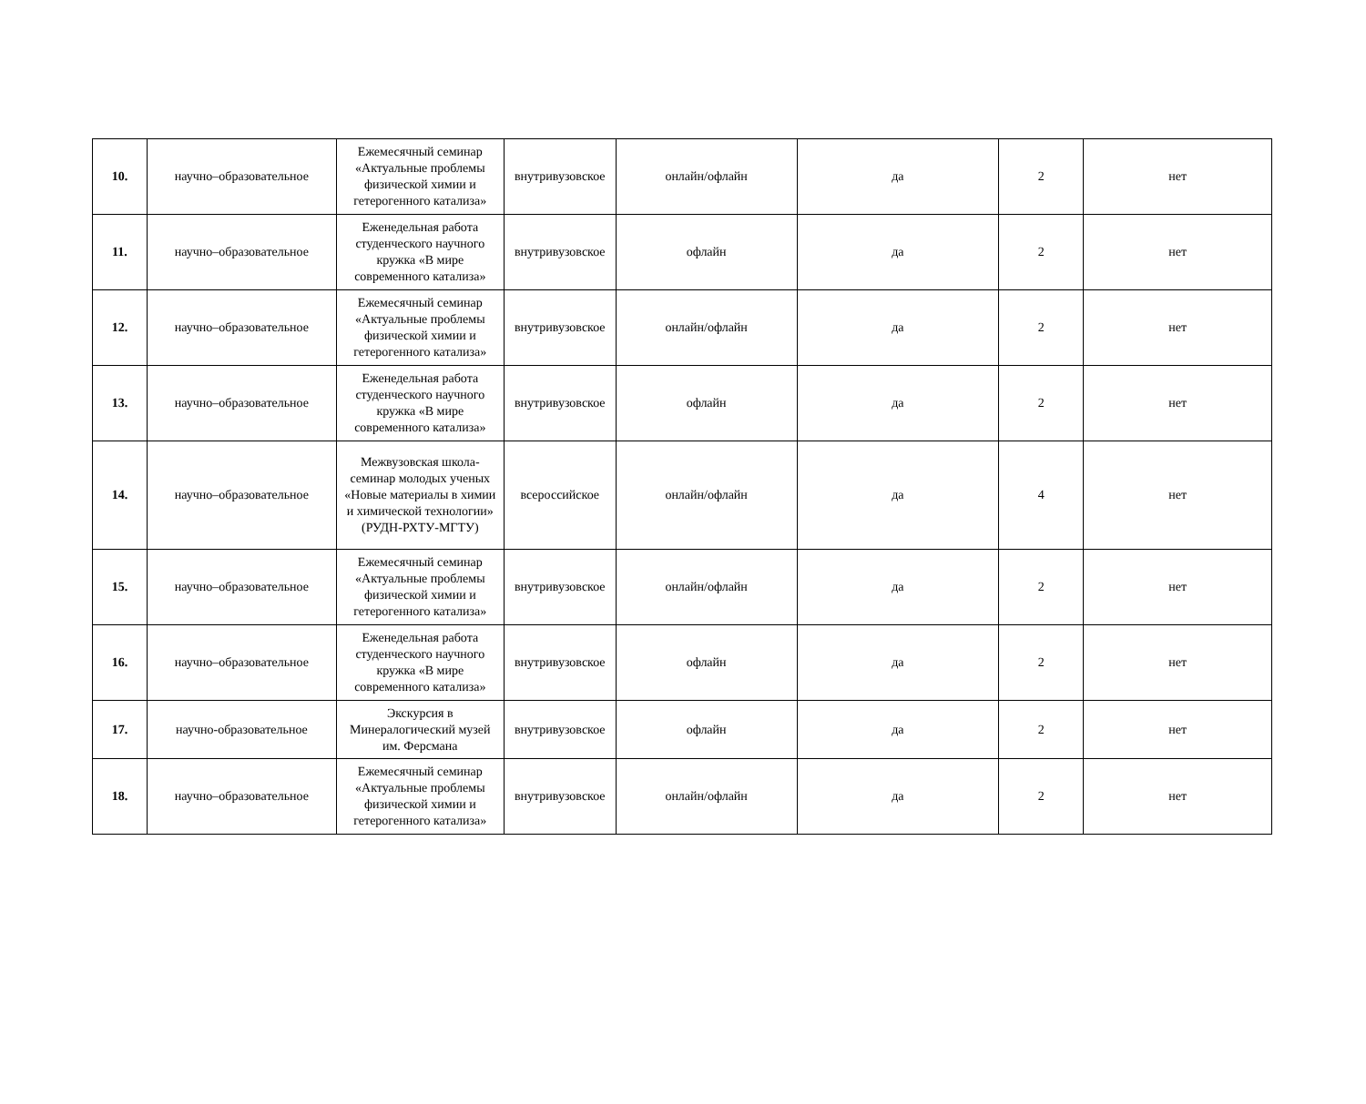| 10. | научно–образовательное | Ежемесячный семинар «Актуальные проблемы физической химии и гетерогенного катализа» | внутривузовское | онлайн/офлайн | да | 2 | нет |
| 11. | научно–образовательное | Еженедельная работа студенческого научного кружка «В мире современного катализа» | внутривузовское | офлайн | да | 2 | нет |
| 12. | научно–образовательное | Ежемесячный семинар «Актуальные проблемы физической химии и гетерогенного катализа» | внутривузовское | онлайн/офлайн | да | 2 | нет |
| 13. | научно–образовательное | Еженедельная работа студенческого научного кружка «В мире современного катализа» | внутривузовское | офлайн | да | 2 | нет |
| 14. | научно–образовательное | Межвузовская школа-семинар молодых ученых «Новые материалы в химии и химической технологии» (РУДН-РХТУ-МГТУ) | всероссийское | онлайн/офлайн | да | 4 | нет |
| 15. | научно–образовательное | Ежемесячный семинар «Актуальные проблемы физической химии и гетерогенного катализа» | внутривузовское | онлайн/офлайн | да | 2 | нет |
| 16. | научно–образовательное | Еженедельная работа студенческого научного кружка «В мире современного катализа» | внутривузовское | офлайн | да | 2 | нет |
| 17. | научно-образовательное | Экскурсия в Минералогический музей им. Ферсмана | внутривузовское | офлайн | да | 2 | нет |
| 18. | научно–образовательное | Ежемесячный семинар «Актуальные проблемы физической химии и гетерогенного катализа» | внутривузовское | онлайн/офлайн | да | 2 | нет |